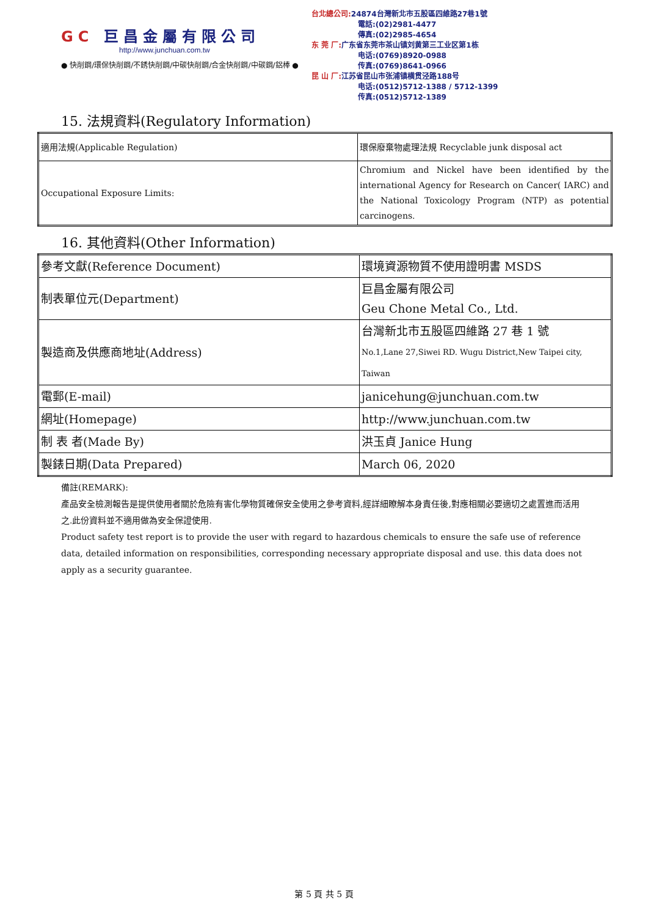GC 巨昌金屬有限公司
http://www.junchuan.com.tw
● 快削鋼/環保快削鋼/不銹快削鋼/中碳快削鋼/合金快削鋼/中碳鋼/鋁棒 ●
台北總公司: 24874台灣新北市五股區四維路27巷1號
電話:(02)2981-4477
傳真:(02)2985-4654
东 莞 厂: 广东省东莞市茶山镇刘黄第三工业区第1栋
电话:(0769)8920-0988
传真:(0769)8641-0966
昆 山 厂: 江苏省昆山市张浦镇横贯泾路188号
电话:(0512)5712-1388 / 5712-1399
传真:(0512)5712-1389
15. 法規資料(Regulatory Information)
| 適用法規(Applicable Regulation) | 環保廢棄物處理法規 Recyclable junk disposal act |
| Occupational Exposure Limits: | Chromium and Nickel have been identified by the international Agency for Research on Cancer( IARC) and the National Toxicology Program (NTP) as potential carcinogens. |
16. 其他資料(Other Information)
| 參考文獻(Reference Document) | 環境資源物質不使用證明書 MSDS |
| 制表單位元(Department) | 巨昌金屬有限公司 Geu Chone Metal Co., Ltd. |
| 製造商及供應商地址(Address) | 台灣新北市五股區四維路 27 巷 1 號 No.1,Lane 27,Siwei RD. Wugu District,New Taipei city, Taiwan |
| 電郵(E-mail) | janicehung@junchuan.com.tw |
| 網址(Homepage) | http://www.junchuan.com.tw |
| 制 表 者(Made By) | 洪玉貞 Janice Hung |
| 製錶日期(Data Prepared) | March 06, 2020 |
備註(REMARK):
產品安全檢測報告是提供使用者關於危險有害化學物質確保安全使用之參考資料,經詳細瞭解本身責任後,對應相關必要適切之處置進而活用之.此份資料並不適用做為安全保證使用.
Product safety test report is to provide the user with regard to hazardous chemicals to ensure the safe use of reference data, detailed information on responsibilities, corresponding necessary appropriate disposal and use. this data does not apply as a security guarantee.
第 5 頁 共 5 頁